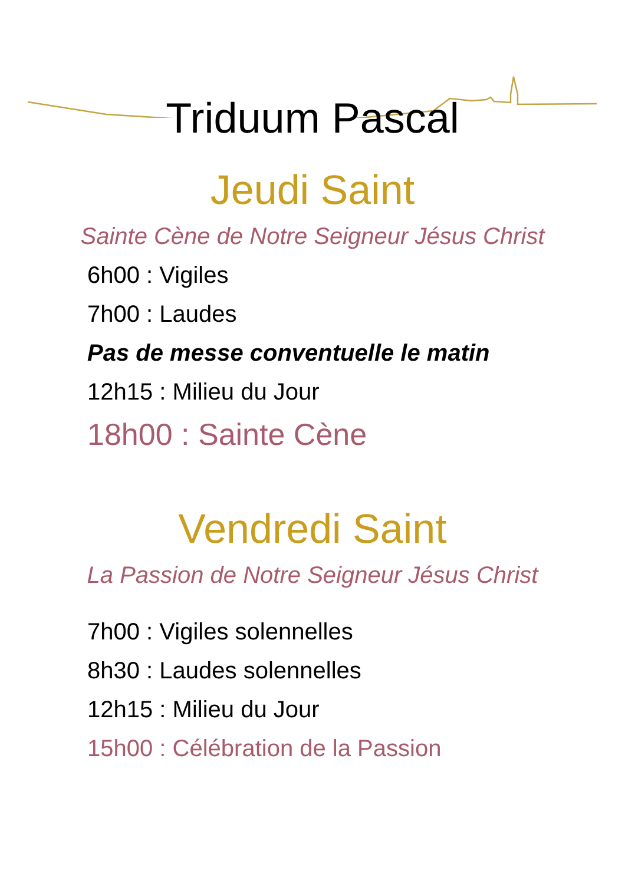Triduum Pascal
Jeudi Saint
Sainte Cène de Notre Seigneur Jésus Christ
6h00 : Vigiles
7h00 : Laudes
Pas de messe conventuelle le matin
12h15 : Milieu du Jour
18h00 : Sainte Cène
Vendredi Saint
La Passion de Notre Seigneur Jésus Christ
7h00 : Vigiles solennelles
8h30 : Laudes solennelles
12h15 : Milieu du Jour
15h00 : Célébration de la Passion